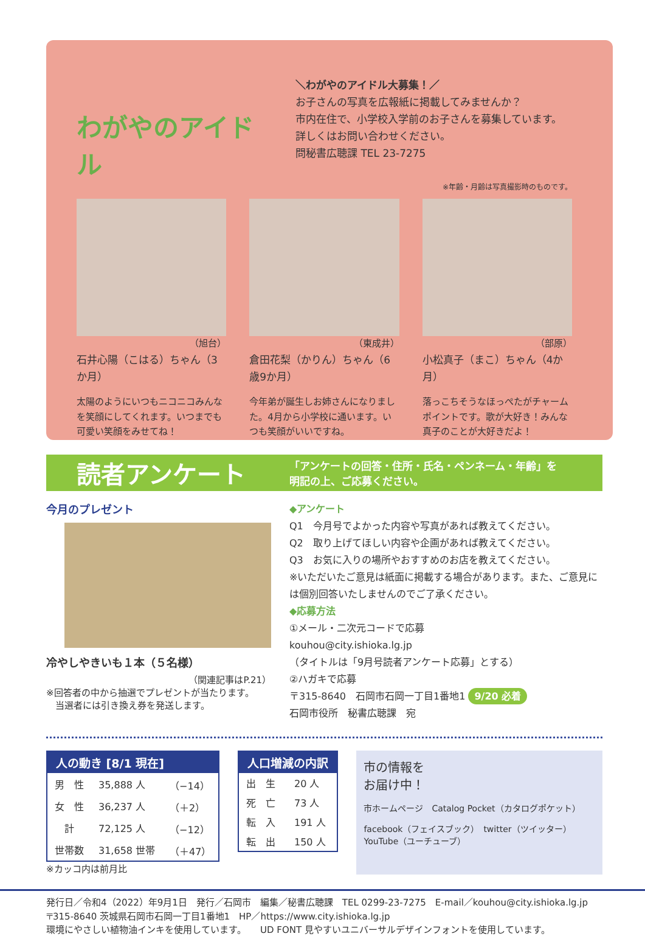わがやのアイドル
＼わがやのアイドル大募集！／
お子さんの写真を広報紙に掲載してみませんか？
市内在住で、小学校入学前のお子さんを募集しています。
詳しくはお問い合わせください。
問秘書広聴課 TEL 23-7275
※年齢・月齢は写真撮影時のものです。
（旭台）
石井心陽（こはる）ちゃん（3か月）
太陽のようにいつもニコニコみんなを笑顔にしてくれます。いつまでも可愛い笑顔をみせてね！
（東成井）
倉田花梨（かりん）ちゃん（6歳9か月）
今年弟が誕生しお姉さんになりました。4月から小学校に通います。いつも笑顔がいいですね。
（部原）
小松真子（まこ）ちゃん（4か月）
落っこちそうなほっぺたがチャームポイントです。歌が大好き！みんな真子のことが大好きだよ！
読者アンケート
「アンケートの回答・住所・氏名・ペンネーム・年齢」を
明記の上、ご応募ください。
今月のプレゼント
冷やしやきいも１本（５名様）
（関連記事はP.21）
※回答者の中から抽選でプレゼントが当たります。
　当選者には引き換え券を発送します。
◆アンケート
Q1　今月号でよかった内容や写真があれば教えてください。
Q2　取り上げてほしい内容や企画があれば教えてください。
Q3　お気に入りの場所やおすすめのお店を教えてください。
※いただいたご意見は紙面に掲載する場合があります。また、ご意見には個別回答いたしませんのでご了承ください。
◆応募方法
①メール・二次元コードで応募
kouhou@city.ishioka.lg.jp
（タイトルは「9月号読者アンケート応募」とする）
②ハガキで応募
〒315-8640　石岡市石岡一丁目1番地1 9/20 必着
石岡市役所　秘書広聴課　宛
| 人の動き [8/1 現在] | | |
| --- | --- | --- |
| 男 性 | 35,888 人 | （−14） |
| 女 性 | 36,237 人 | （＋2） |
| 計 | 72,125 人 | （−12） |
| 世帯数 | 31,658 世帯 | （＋47） |
※カッコ内は前月比
| 人口増減の内訳 | |
| --- | --- |
| 出 生 | 20 人 |
| 死 亡 | 73 人 |
| 転 入 | 191 人 |
| 転 出 | 150 人 |
市の情報を
お届け中！
市ホームページ　Catalog Pocket（カタログポケット）
facebook（フェイスブック）　twitter（ツイッター）　YouTube（ユーチューブ）
発行日／令和4（2022）年9月1日　発行／石岡市　編集／秘書広聴課　TEL 0299-23-7275　E-mail／kouhou@city.ishioka.lg.jp
〒315-8640 茨城県石岡市石岡一丁目1番地1　HP／https://www.city.ishioka.lg.jp
環境にやさしい植物油インキを使用しています。　　UD FONT 見やすいユニバーサルデザインフォントを使用しています。